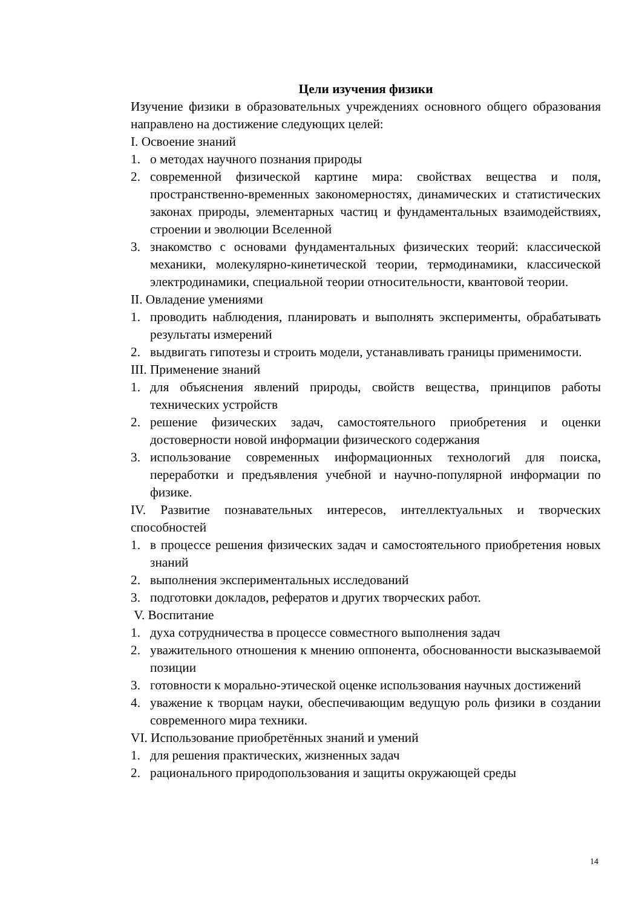Цели изучения физики
Изучение физики в образовательных учреждениях основного общего образования направлено на достижение следующих целей:
I. Освоение знаний
1. о методах научного познания природы
2. современной физической картине мира: свойствах вещества и поля, пространственно-временных закономерностях, динамических и статистических законах природы, элементарных частиц и фундаментальных взаимодействиях, строении и эволюции Вселенной
3. знакомство с основами фундаментальных физических теорий: классической механики, молекулярно-кинетической теории, термодинамики, классической электродинамики, специальной теории относительности, квантовой теории.
II. Овладение умениями
1. проводить наблюдения, планировать и выполнять эксперименты, обрабатывать результаты измерений
2. выдвигать гипотезы и строить модели, устанавливать границы применимости.
III. Применение знаний
1. для объяснения явлений природы, свойств вещества, принципов работы технических устройств
2. решение физических задач, самостоятельного приобретения и оценки достоверности новой информации физического содержания
3. использование современных информационных технологий для поиска, переработки и предъявления учебной и научно-популярной информации по физике.
IV. Развитие познавательных интересов, интеллектуальных и творческих способностей
1. в процессе решения физических задач и самостоятельного приобретения новых знаний
2. выполнения экспериментальных исследований
3. подготовки докладов, рефератов и других творческих работ.
V. Воспитание
1. духа сотрудничества в процессе совместного выполнения задач
2. уважительного отношения к мнению оппонента, обоснованности высказываемой позиции
3. готовности к морально-этической оценке использования научных достижений
4. уважение к творцам науки, обеспечивающим ведущую роль физики в создании современного мира техники.
VI. Использование приобретённых знаний и умений
1. для решения практических, жизненных задач
2. рационального природопользования и защиты окружающей среды
14